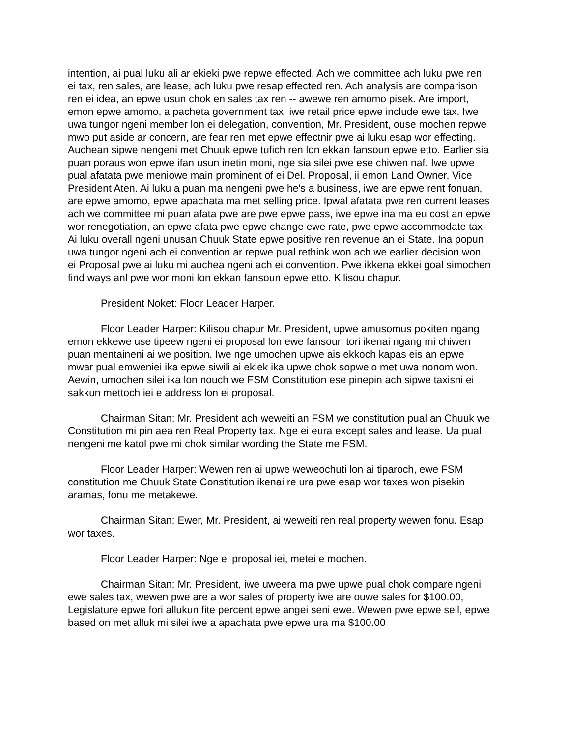intention, ai pual luku ali ar ekieki pwe repwe effected. Ach we committee ach luku pwe ren ei tax, ren sales, are lease, ach luku pwe resap effected ren. Ach analysis are comparison ren ei idea, an epwe usun chok en sales tax ren -- awewe ren amomo pisek. Are import, emon epwe amomo, a pacheta government tax, iwe retail price epwe include ewe tax. Iwe uwa tungor ngeni member lon ei delegation, convention, Mr. President, ouse mochen repwe mwo put aside ar concern, are fear ren met epwe effectnir pwe ai luku esap wor effecting. Auchean sipwe nengeni met Chuuk epwe tufich ren lon ekkan fansoun epwe etto. Earlier sia puan poraus won epwe ifan usun inetin moni, nge sia silei pwe ese chiwen naf. Iwe upwe pual afatata pwe meniowe main prominent of ei Del. Proposal, ii emon Land Owner, Vice President Aten. Ai luku a puan ma nengeni pwe he's a business, iwe are epwe rent fonuan, are epwe amomo, epwe apachata ma met selling price. Ipwal afatata pwe ren current leases ach we committee mi puan afata pwe are pwe epwe pass, iwe epwe ina ma eu cost an epwe wor renegotiation, an epwe afata pwe epwe change ewe rate, pwe epwe accommodate tax. Ai luku overall ngeni unusan Chuuk State epwe positive ren revenue an ei State. Ina popun uwa tungor ngeni ach ei convention ar repwe pual rethink won ach we earlier decision won ei Proposal pwe ai luku mi auchea ngeni ach ei convention. Pwe ikkena ekkei goal simochen find ways anl pwe wor moni lon ekkan fansoun epwe etto. Kilisou chapur.
President Noket: Floor Leader Harper.
Floor Leader Harper: Kilisou chapur Mr. President, upwe amusomus pokiten ngang emon ekkewe use tipeew ngeni ei proposal lon ewe fansoun tori ikenai ngang mi chiwen puan mentaineni ai we position. Iwe nge umochen upwe ais ekkoch kapas eis an epwe mwar pual emweniei ika epwe siwili ai ekiek ika upwe chok sopwelo met uwa nonom won. Aewin, umochen silei ika lon nouch we FSM Constitution ese pinepin ach sipwe taxisni ei sakkun mettoch iei e address lon ei proposal.
Chairman Sitan: Mr. President ach weweiti an FSM we constitution pual an Chuuk we Constitution mi pin aea ren Real Property tax. Nge ei eura except sales and lease. Ua pual nengeni me katol pwe mi chok similar wording the State me FSM.
Floor Leader Harper: Wewen ren ai upwe weweochuti lon ai tiparoch, ewe FSM constitution me Chuuk State Constitution ikenai re ura pwe esap wor taxes won pisekin aramas, fonu me metakewe.
Chairman Sitan: Ewer, Mr. President, ai weweiti ren real property wewen fonu. Esap wor taxes.
Floor Leader Harper: Nge ei proposal iei, metei e mochen.
Chairman Sitan: Mr. President, iwe uweera ma pwe upwe pual chok compare ngeni ewe sales tax, wewen pwe are a wor sales of property iwe are ouwe sales for $100.00, Legislature epwe fori allukun fite percent epwe angei seni ewe. Wewen pwe epwe sell, epwe based on met alluk mi silei iwe a apachata pwe epwe ura ma $100.00